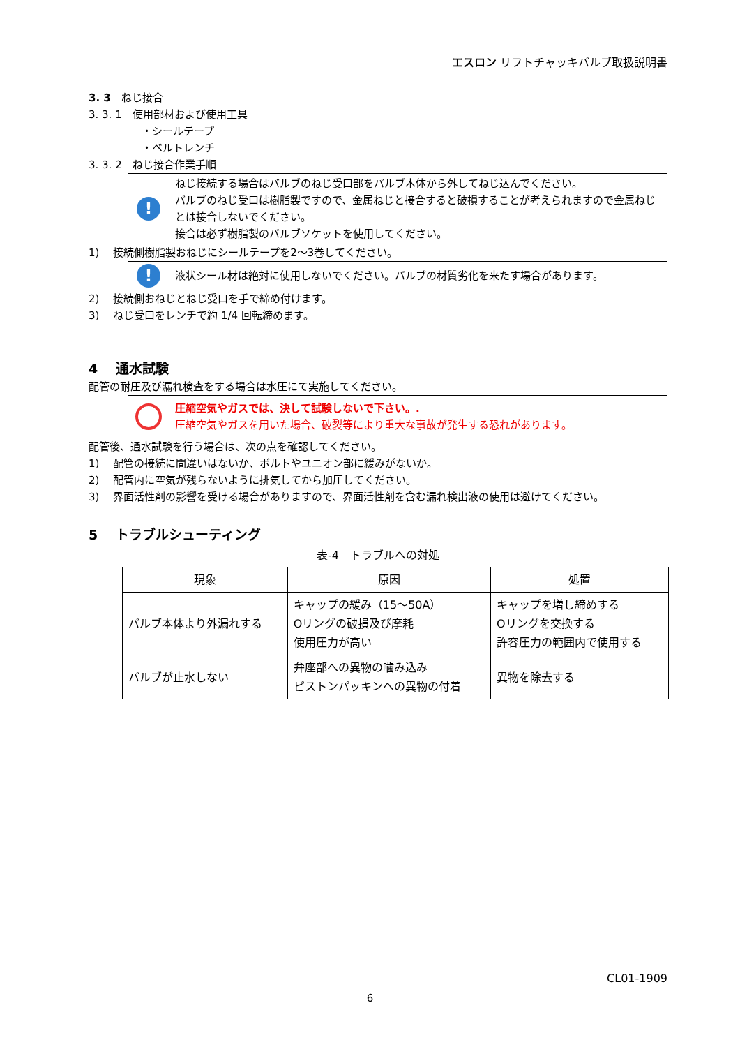エスロン リフトチャッキバルブ取扱説明書
3. 3　ねじ接合
3. 3. 1　使用部材および使用工具
・シールテープ
・ベルトレンチ
3. 3. 2　ねじ接合作業手順
!
ねじ接続する場合はバルブのねじ受口部をバルブ本体から外してねじ込んでください。
バルブのねじ受口は樹脂製ですので、金属ねじと接合すると破損することが考えられますので金属ねじとは接合しないでください。
接合は必ず樹脂製のバルブソケットを使用してください。
1)　 接続側樹脂製おねじにシールテープを2～3巻してください。
!
液状シール材は絶対に使用しないでください。バルブの材質劣化を来たす場合があります。
2)　 接続側おねじとねじ受口を手で締め付けます。
3)　 ねじ受口をレンチで約 1/4 回転締めます。
4　 通水試験
配管の耐圧及び漏れ検査をする場合は水圧にて実施してください。
圧縮空気やガスでは、決して試験しないで下さい。.
圧縮空気やガスを用いた場合、破裂等により重大な事故が発生する恐れがあります。
配管後、通水試験を行う場合は、次の点を確認してください。
1)　 配管の接続に間違いはないか、ボルトやユニオン部に緩みがないか。
2)　 配管内に空気が残らないように排気してから加圧してください。
3)　 界面活性剤の影響を受ける場合がありますので、界面活性剤を含む漏れ検出液の使用は避けてください。
5　 トラブルシューティング
表-4　トラブルへの対処
| 現象 | 原因 | 処置 |
| --- | --- | --- |
| バルブ本体より外漏れする | キャップの緩み（15～50A） Oリングの破損及び摩耗 使用圧力が高い | キャップを増し締めする Oリングを交換する 許容圧力の範囲内で使用する |
| バルブが止水しない | 弁座部への異物の噛み込み ピストンパッキンへの異物の付着 | 異物を除去する |
CL01-1909
6